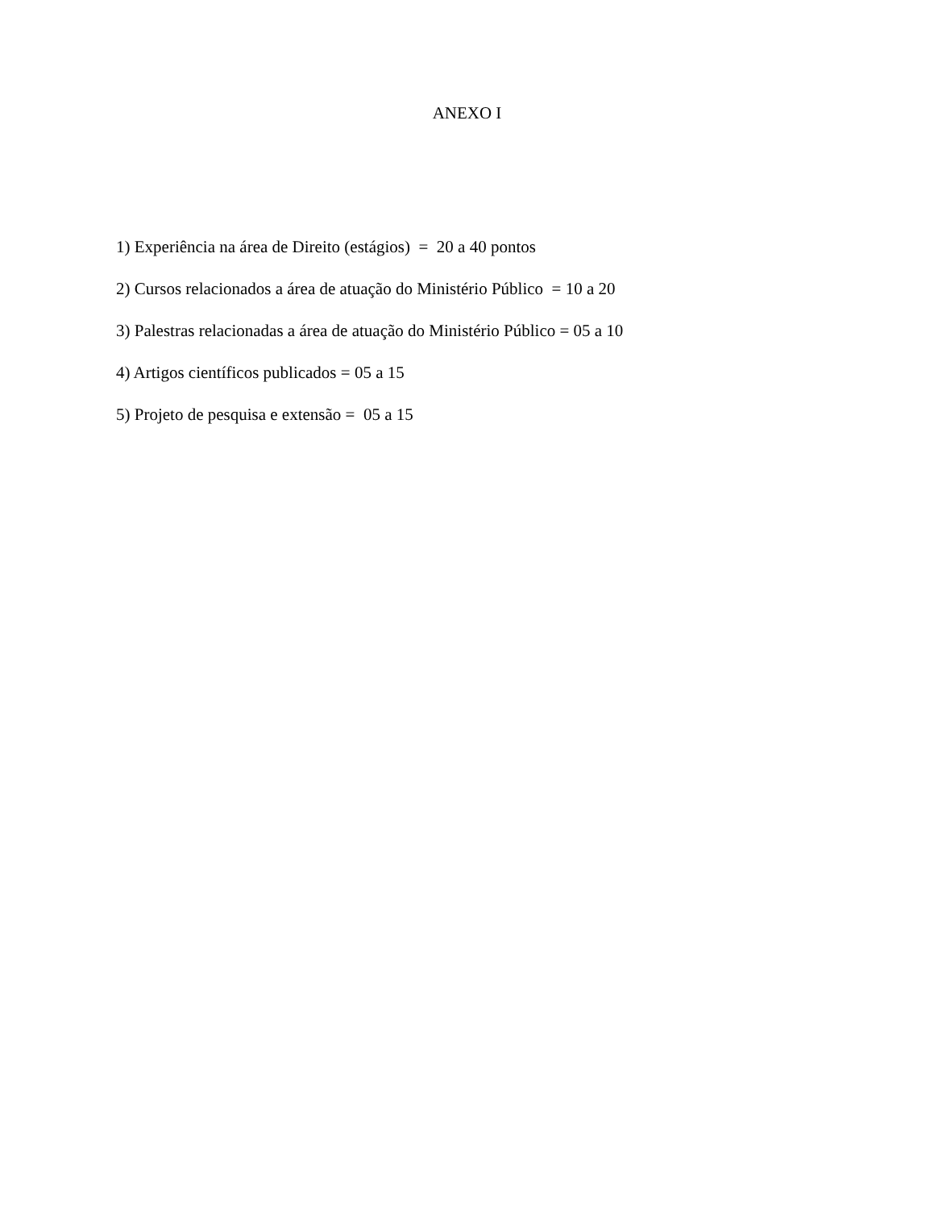ANEXO I
1) Experiência na área de Direito (estágios) = 20 a 40 pontos
2) Cursos relacionados a área de atuação do Ministério Público = 10 a 20
3) Palestras relacionadas a área de atuação do Ministério Público = 05 a 10
4) Artigos científicos publicados = 05 a 15
5) Projeto de pesquisa e extensão = 05 a 15